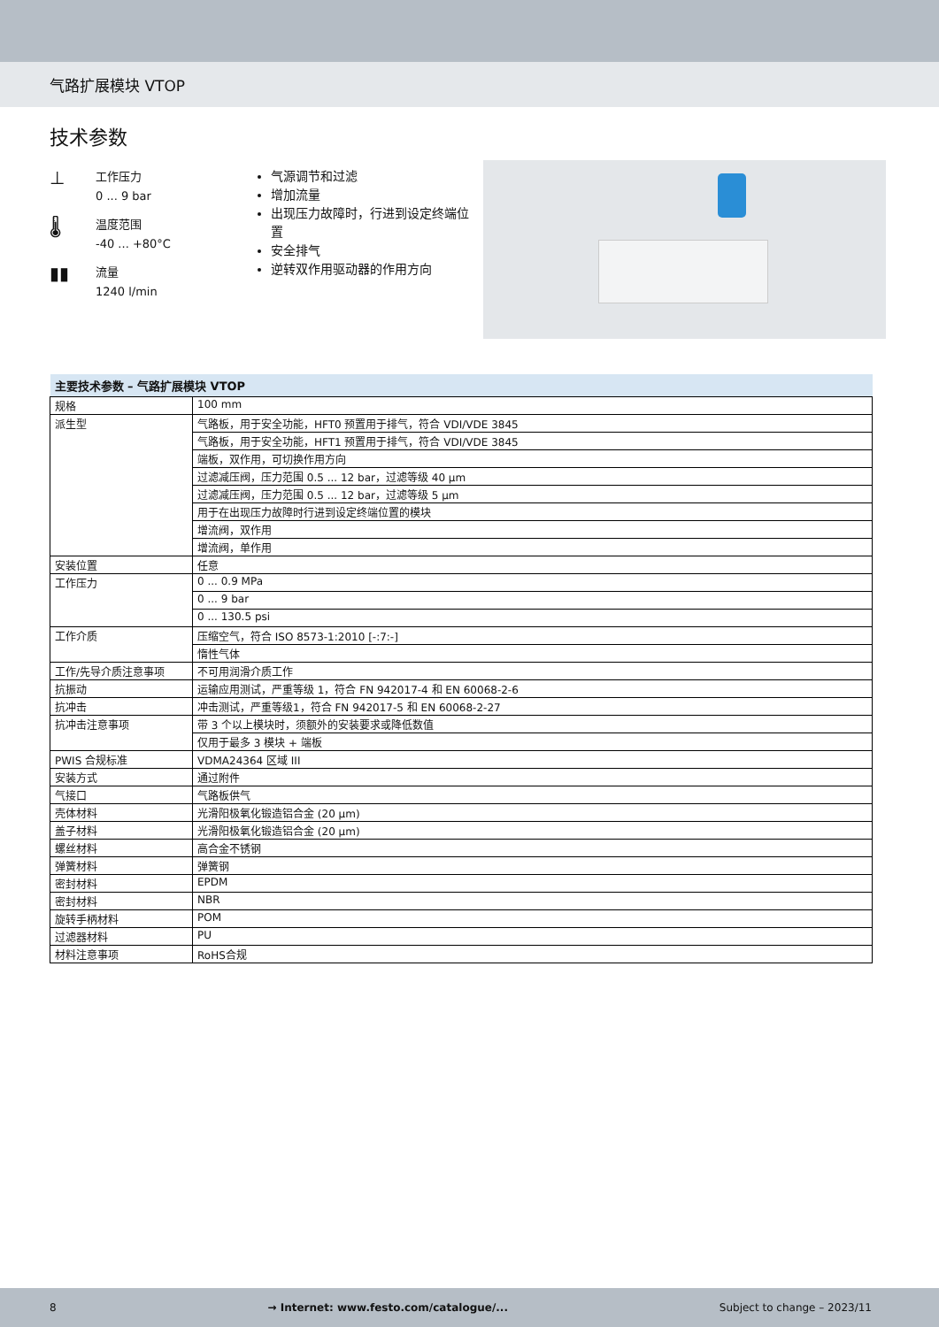气路扩展模块 VTOP
技术参数
⊥
工作压力
0 ... 9 bar
🌡
温度范围
-40 ... +80°C
▮▮
流量
1240 l/min
气源调节和过滤
增加流量
出现压力故障时，行进到设定终端位置
安全排气
逆转双作用驱动器的作用方向
| 主要技术参数 – 气路扩展模块 VTOP | |
| --- | --- |
| 规格 | 100 mm |
| 派生型 | 气路板，用于安全功能，HFT0 预置用于排气，符合 VDI/VDE 3845 |
| | 气路板，用于安全功能，HFT1 预置用于排气，符合 VDI/VDE 3845 |
| | 端板，双作用，可切换作用方向 |
| | 过滤减压阀，压力范围 0.5 ... 12 bar，过滤等级 40 μm |
| | 过滤减压阀，压力范围 0.5 ... 12 bar，过滤等级 5 μm |
| | 用于在出现压力故障时行进到设定终端位置的模块 |
| | 增流阀，双作用 |
| | 增流阀，单作用 |
| 安装位置 | 任意 |
| 工作压力 | 0 ... 0.9 MPa |
| | 0 ... 9 bar |
| | 0 ... 130.5 psi |
| 工作介质 | 压缩空气，符合 ISO 8573-1:2010 [-:7:-] |
| | 惰性气体 |
| 工作/先导介质注意事项 | 不可用润滑介质工作 |
| 抗振动 | 运输应用测试，严重等级 1，符合 FN 942017-4 和 EN 60068-2-6 |
| 抗冲击 | 冲击测试，严重等级1，符合 FN 942017-5 和 EN 60068-2-27 |
| 抗冲击注意事项 | 带 3 个以上模块时，须额外的安装要求或降低数值 |
| | 仅用于最多 3 模块 + 端板 |
| PWIS 合规标准 | VDMA24364 区域 III |
| 安装方式 | 通过附件 |
| 气接口 | 气路板供气 |
| 壳体材料 | 光滑阳极氧化锻造铝合金 (20 μm) |
| 盖子材料 | 光滑阳极氧化锻造铝合金 (20 μm) |
| 螺丝材料 | 高合金不锈钢 |
| 弹簧材料 | 弹簧钢 |
| 密封材料 | EPDM |
| 密封材料 | NBR |
| 旋转手柄材料 | POM |
| 过滤器材料 | PU |
| 材料注意事项 | RoHS合规 |
8 → Internet: www.festo.com/catalogue/... Subject to change – 2023/11